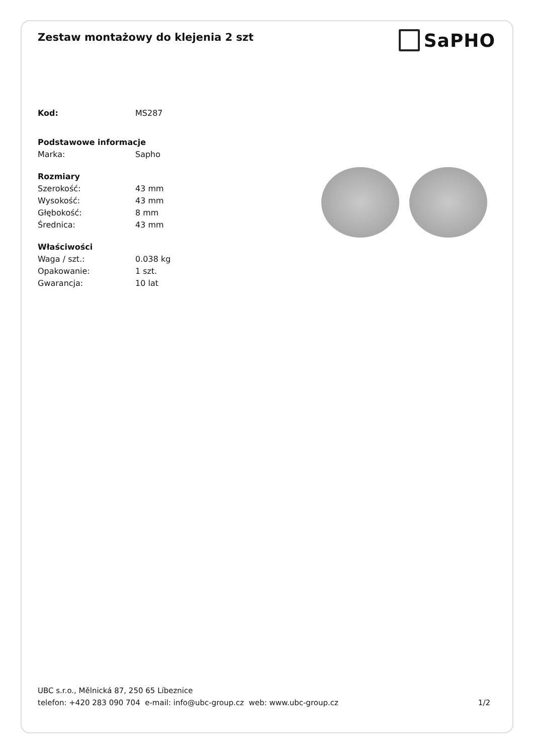Zestaw montażowy do klejenia 2 szt
SaPHO
| Kod: | MS287 |
| Podstawowe informacje | |
| Marka: | Sapho |
| Rozmiary | |
| Szerokość: | 43 mm |
| Wysokość: | 43 mm |
| Głębokość: | 8 mm |
| Średnica: | 43 mm |
| Właściwości | |
| Waga / szt.: | 0.038 kg |
| Opakowanie: | 1 szt. |
| Gwarancja: | 10 lat |
UBC s.r.o., Mělnická 87, 250 65 Líbeznice
telefon: +420 283 090 704 e-mail: info@ubc-group.cz web: www.ubc-group.cz 1/2